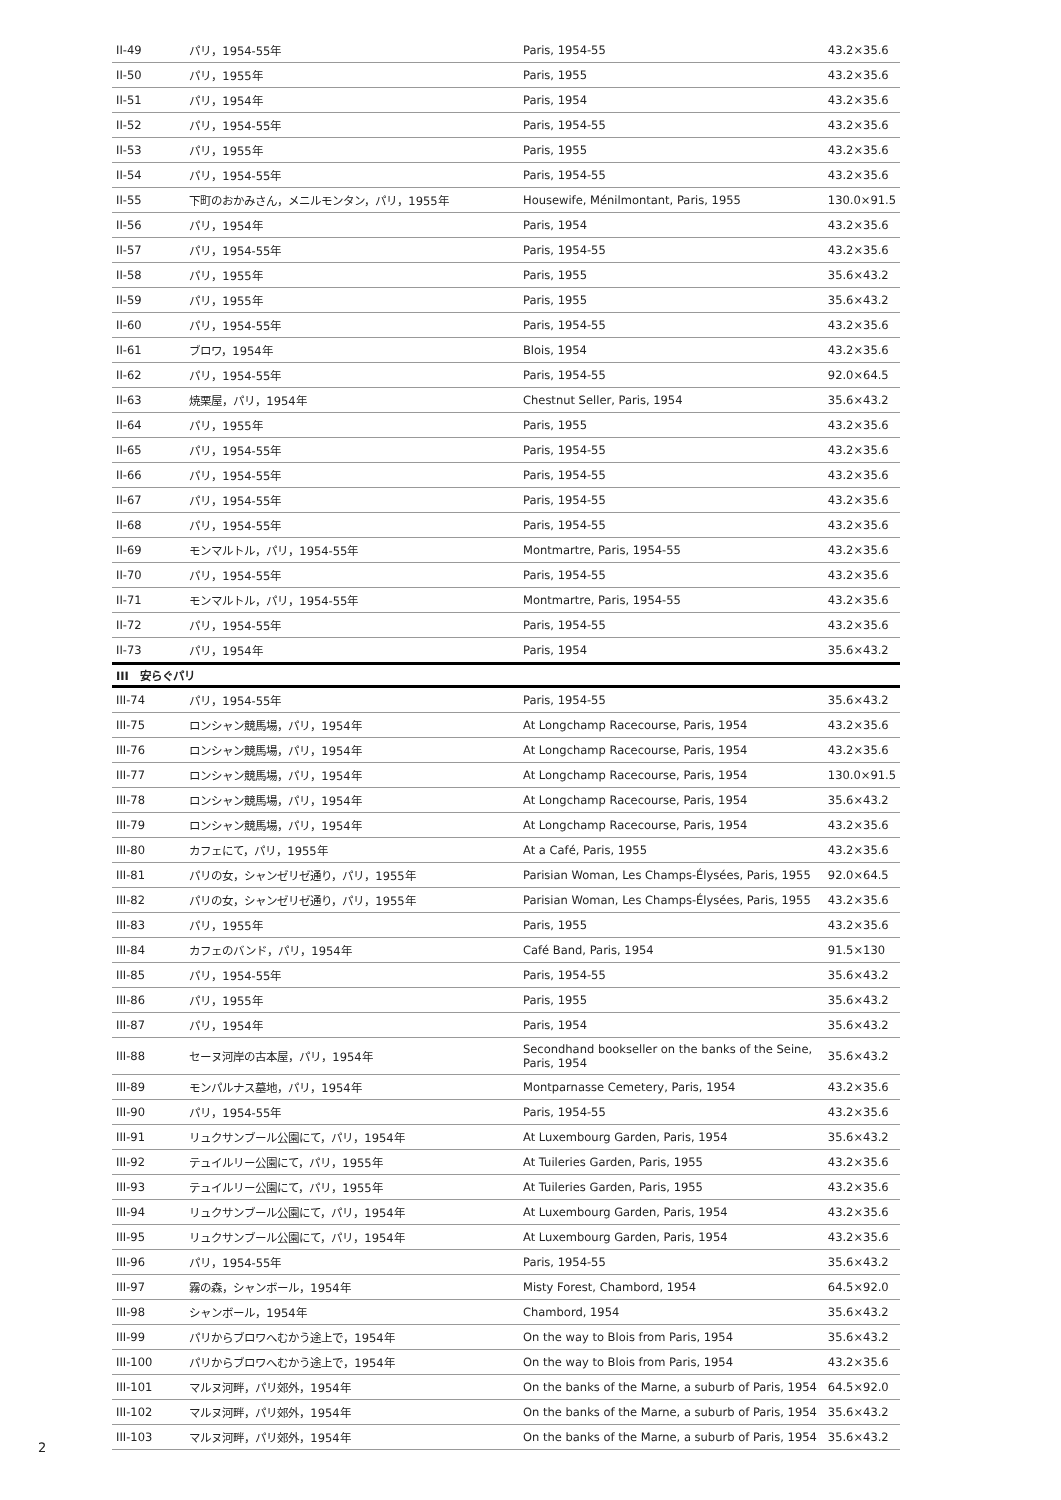| II-49 | パリ，1954-55年 | Paris, 1954-55 | 43.2×35.6 |
| II-50 | パリ，1955年 | Paris, 1955 | 43.2×35.6 |
| II-51 | パリ，1954年 | Paris, 1954 | 43.2×35.6 |
| II-52 | パリ，1954-55年 | Paris, 1954-55 | 43.2×35.6 |
| II-53 | パリ，1955年 | Paris, 1955 | 43.2×35.6 |
| II-54 | パリ，1954-55年 | Paris, 1954-55 | 43.2×35.6 |
| II-55 | 下町のおかみさん，メニルモンタン，パリ，1955年 | Housewife, Ménilmontant, Paris, 1955 | 130.0×91.5 |
| II-56 | パリ，1954年 | Paris, 1954 | 43.2×35.6 |
| II-57 | パリ，1954-55年 | Paris, 1954-55 | 43.2×35.6 |
| II-58 | パリ，1955年 | Paris, 1955 | 35.6×43.2 |
| II-59 | パリ，1955年 | Paris, 1955 | 35.6×43.2 |
| II-60 | パリ，1954-55年 | Paris, 1954-55 | 43.2×35.6 |
| II-61 | ブロワ，1954年 | Blois, 1954 | 43.2×35.6 |
| II-62 | パリ，1954-55年 | Paris, 1954-55 | 92.0×64.5 |
| II-63 | 焼栗屋，パリ，1954年 | Chestnut Seller, Paris, 1954 | 35.6×43.2 |
| II-64 | パリ，1955年 | Paris, 1955 | 43.2×35.6 |
| II-65 | パリ，1954-55年 | Paris, 1954-55 | 43.2×35.6 |
| II-66 | パリ，1954-55年 | Paris, 1954-55 | 43.2×35.6 |
| II-67 | パリ，1954-55年 | Paris, 1954-55 | 43.2×35.6 |
| II-68 | パリ，1954-55年 | Paris, 1954-55 | 43.2×35.6 |
| II-69 | モンマルトル，パリ，1954-55年 | Montmartre, Paris, 1954-55 | 43.2×35.6 |
| II-70 | パリ，1954-55年 | Paris, 1954-55 | 43.2×35.6 |
| II-71 | モンマルトル，パリ，1954-55年 | Montmartre, Paris, 1954-55 | 43.2×35.6 |
| II-72 | パリ，1954-55年 | Paris, 1954-55 | 43.2×35.6 |
| II-73 | パリ，1954年 | Paris, 1954 | 35.6×43.2 |
| III 安らぐパリ | | | |
| III-74 | パリ，1954-55年 | Paris, 1954-55 | 35.6×43.2 |
| III-75 | ロンシャン競馬場，パリ，1954年 | At Longchamp Racecourse, Paris, 1954 | 43.2×35.6 |
| III-76 | ロンシャン競馬場，パリ，1954年 | At Longchamp Racecourse, Paris, 1954 | 43.2×35.6 |
| III-77 | ロンシャン競馬場，パリ，1954年 | At Longchamp Racecourse, Paris, 1954 | 130.0×91.5 |
| III-78 | ロンシャン競馬場，パリ，1954年 | At Longchamp Racecourse, Paris, 1954 | 35.6×43.2 |
| III-79 | ロンシャン競馬場，パリ，1954年 | At Longchamp Racecourse, Paris, 1954 | 43.2×35.6 |
| III-80 | カフェにて，パリ，1955年 | At a Café, Paris, 1955 | 43.2×35.6 |
| III-81 | パリの女，シャンゼリゼ通り，パリ，1955年 | Parisian Woman, Les Champs-Élysées, Paris, 1955 | 92.0×64.5 |
| III-82 | パリの女，シャンゼリゼ通り，パリ，1955年 | Parisian Woman, Les Champs-Élysées, Paris, 1955 | 43.2×35.6 |
| III-83 | パリ，1955年 | Paris, 1955 | 43.2×35.6 |
| III-84 | カフェのバンド，パリ，1954年 | Café Band, Paris, 1954 | 91.5×130 |
| III-85 | パリ，1954-55年 | Paris, 1954-55 | 35.6×43.2 |
| III-86 | パリ，1955年 | Paris, 1955 | 35.6×43.2 |
| III-87 | パリ，1954年 | Paris, 1954 | 35.6×43.2 |
| III-88 | セーヌ河岸の古本屋，パリ，1954年 | Secondhand bookseller on the banks of the Seine, Paris, 1954 | 35.6×43.2 |
| III-89 | モンパルナス墓地，パリ，1954年 | Montparnasse Cemetery, Paris, 1954 | 43.2×35.6 |
| III-90 | パリ，1954-55年 | Paris, 1954-55 | 43.2×35.6 |
| III-91 | リュクサンブール公園にて，パリ，1954年 | At Luxembourg Garden, Paris, 1954 | 35.6×43.2 |
| III-92 | テュイルリー公園にて，パリ，1955年 | At Tuileries Garden, Paris, 1955 | 43.2×35.6 |
| III-93 | テュイルリー公園にて，パリ，1955年 | At Tuileries Garden, Paris, 1955 | 43.2×35.6 |
| III-94 | リュクサンブール公園にて，パリ，1954年 | At Luxembourg Garden, Paris, 1954 | 43.2×35.6 |
| III-95 | リュクサンブール公園にて，パリ，1954年 | At Luxembourg Garden, Paris, 1954 | 43.2×35.6 |
| III-96 | パリ，1954-55年 | Paris, 1954-55 | 35.6×43.2 |
| III-97 | 霧の森，シャンボール，1954年 | Misty Forest, Chambord, 1954 | 64.5×92.0 |
| III-98 | シャンボール，1954年 | Chambord, 1954 | 35.6×43.2 |
| III-99 | パリからブロワへむかう途上で，1954年 | On the way to Blois from Paris, 1954 | 35.6×43.2 |
| III-100 | パリからブロワへむかう途上で，1954年 | On the way to Blois from Paris, 1954 | 43.2×35.6 |
| III-101 | マルヌ河畔，パリ郊外，1954年 | On the banks of the Marne, a suburb of Paris, 1954 | 64.5×92.0 |
| III-102 | マルヌ河畔，パリ郊外，1954年 | On the banks of the Marne, a suburb of Paris, 1954 | 35.6×43.2 |
| III-103 | マルヌ河畔，パリ郊外，1954年 | On the banks of the Marne, a suburb of Paris, 1954 | 35.6×43.2 |
2